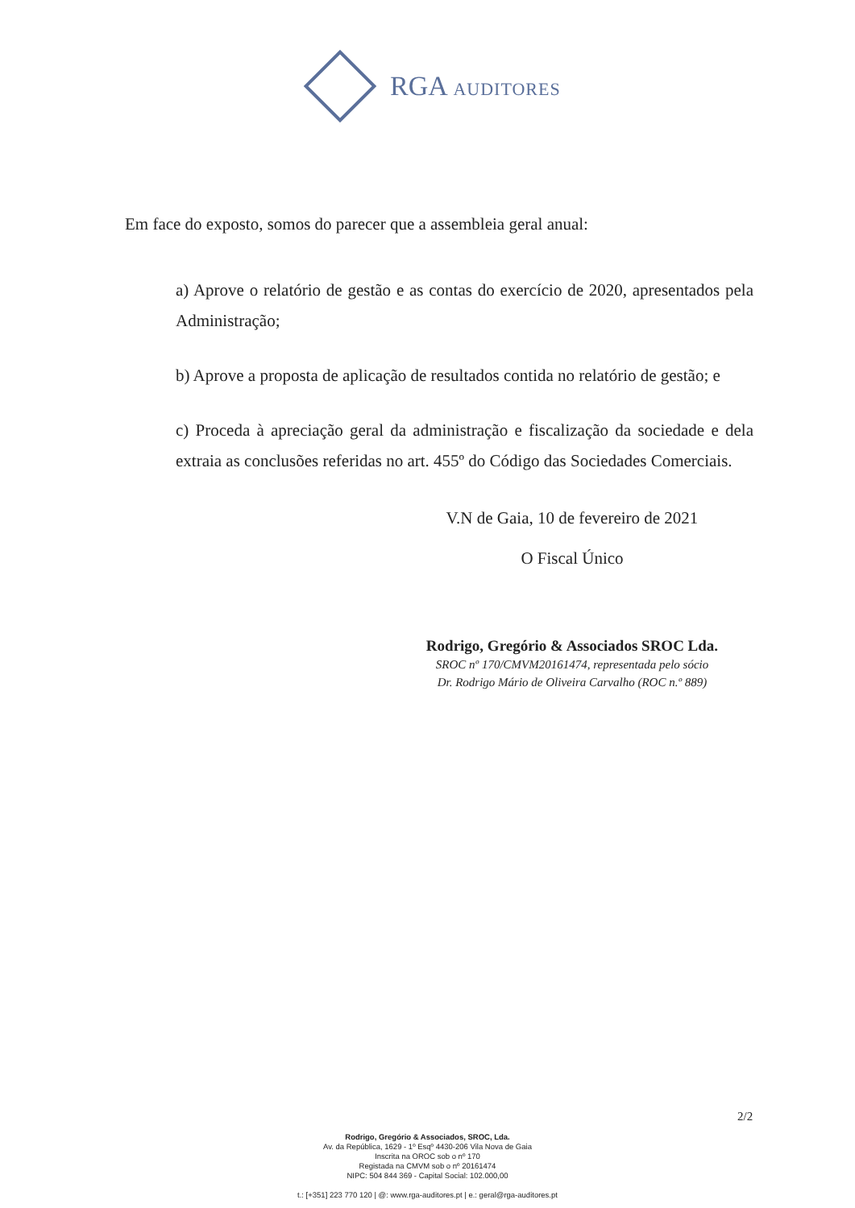RGA AUDITORES
Em face do exposto, somos do parecer que a assembleia geral anual:
a) Aprove o relatório de gestão e as contas do exercício de 2020, apresentados pela Administração;
b) Aprove a proposta de aplicação de resultados contida no relatório de gestão; e
c) Proceda à apreciação geral da administração e fiscalização da sociedade e dela extraia as conclusões referidas no art. 455º do Código das Sociedades Comerciais.
V.N de Gaia, 10 de fevereiro de 2021
O Fiscal Único
Rodrigo, Gregório & Associados SROC Lda.
SROC nº 170/CMVM20161474, representada pelo sócio
Dr. Rodrigo Mário de Oliveira Carvalho (ROC n.º 889)
2/2
Rodrigo, Gregório & Associados, SROC, Lda.
Av. da República, 1629 - 1º Esqº 4430-206 Vila Nova de Gaia
Inscrita na OROC sob o nº 170
Registada na CMVM sob o nº 20161474
NIPC: 504 844 369 - Capital Social: 102.000,00
t.: [+351] 223 770 120 | @: www.rga-auditores.pt | e.: geral@rga-auditores.pt